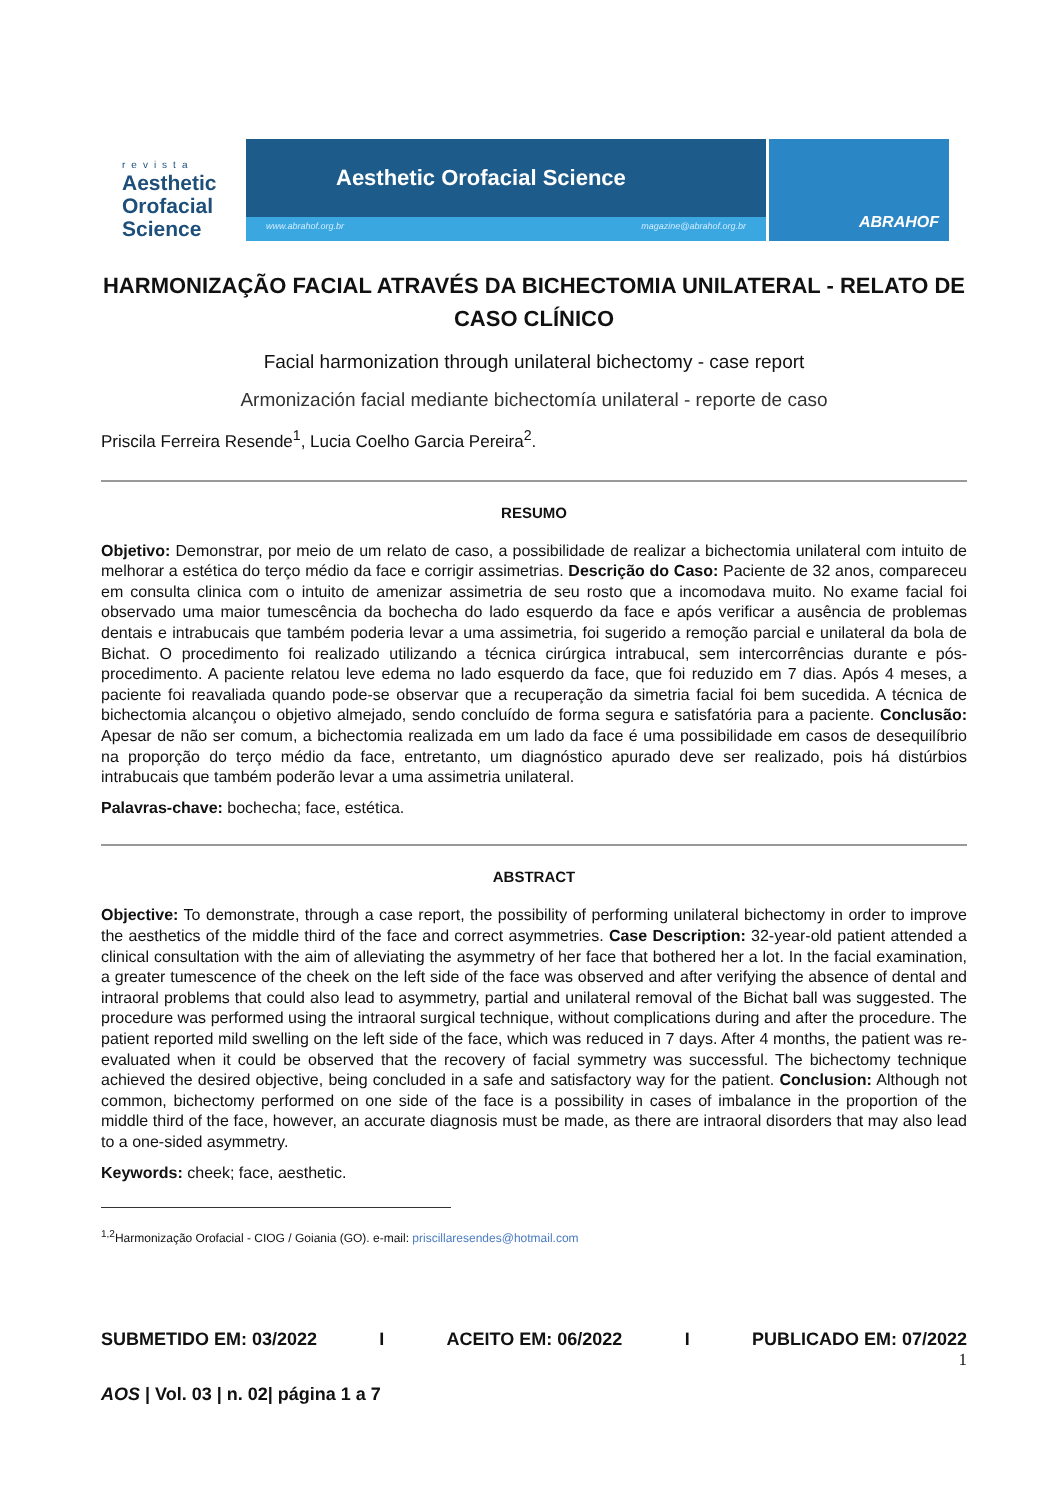revista
Aesthetic
Orofacial
Science
Aesthetic Orofacial Science
www.abrahof.org.br magazine@abrahof.org.br
ABRAHOF
HARMONIZAÇÃO FACIAL ATRAVÉS DA BICHECTOMIA UNILATERAL - RELATO DE CASO CLÍNICO
Facial harmonization through unilateral bichectomy - case report
Armonización facial mediante bichectomía unilateral - reporte de caso
Priscila Ferreira Resende<sup>1</sup>, Lucia Coelho Garcia Pereira<sup>2</sup>.
RESUMO
Objetivo: Demonstrar, por meio de um relato de caso, a possibilidade de realizar a bichectomia unilateral com intuito de melhorar a estética do terço médio da face e corrigir assimetrias. Descrição do Caso: Paciente de 32 anos, compareceu em consulta clinica com o intuito de amenizar assimetria de seu rosto que a incomodava muito. No exame facial foi observado uma maior tumescência da bochecha do lado esquerdo da face e após verificar a ausência de problemas dentais e intrabucais que também poderia levar a uma assimetria, foi sugerido a remoção parcial e unilateral da bola de Bichat. O procedimento foi realizado utilizando a técnica cirúrgica intrabucal, sem intercorrências durante e pós-procedimento. A paciente relatou leve edema no lado esquerdo da face, que foi reduzido em 7 dias. Após 4 meses, a paciente foi reavaliada quando pode-se observar que a recuperação da simetria facial foi bem sucedida. A técnica de bichectomia alcançou o objetivo almejado, sendo concluído de forma segura e satisfatória para a paciente. Conclusão: Apesar de não ser comum, a bichectomia realizada em um lado da face é uma possibilidade em casos de desequilíbrio na proporção do terço médio da face, entretanto, um diagnóstico apurado deve ser realizado, pois há distúrbios intrabucais que também poderão levar a uma assimetria unilateral.
Palavras-chave: bochecha; face, estética.
ABSTRACT
Objective: To demonstrate, through a case report, the possibility of performing unilateral bichectomy in order to improve the aesthetics of the middle third of the face and correct asymmetries. Case Description: 32-year-old patient attended a clinical consultation with the aim of alleviating the asymmetry of her face that bothered her a lot. In the facial examination, a greater tumescence of the cheek on the left side of the face was observed and after verifying the absence of dental and intraoral problems that could also lead to asymmetry, partial and unilateral removal of the Bichat ball was suggested. The procedure was performed using the intraoral surgical technique, without complications during and after the procedure. The patient reported mild swelling on the left side of the face, which was reduced in 7 days. After 4 months, the patient was re-evaluated when it could be observed that the recovery of facial symmetry was successful. The bichectomy technique achieved the desired objective, being concluded in a safe and satisfactory way for the patient. Conclusion: Although not common, bichectomy performed on one side of the face is a possibility in cases of imbalance in the proportion of the middle third of the face, however, an accurate diagnosis must be made, as there are intraoral disorders that may also lead to a one-sided asymmetry.
Keywords: cheek; face, aesthetic.
<sup>1,2</sup>Harmonização Orofacial - CIOG / Goiania (GO). e-mail: priscillaresendes@hotmail.com
SUBMETIDO EM: 03/2022 I ACEITO EM: 06/2022 I PUBLICADO EM: 07/2022
1
AOS | Vol. 03 | n. 02| página 1 a 7